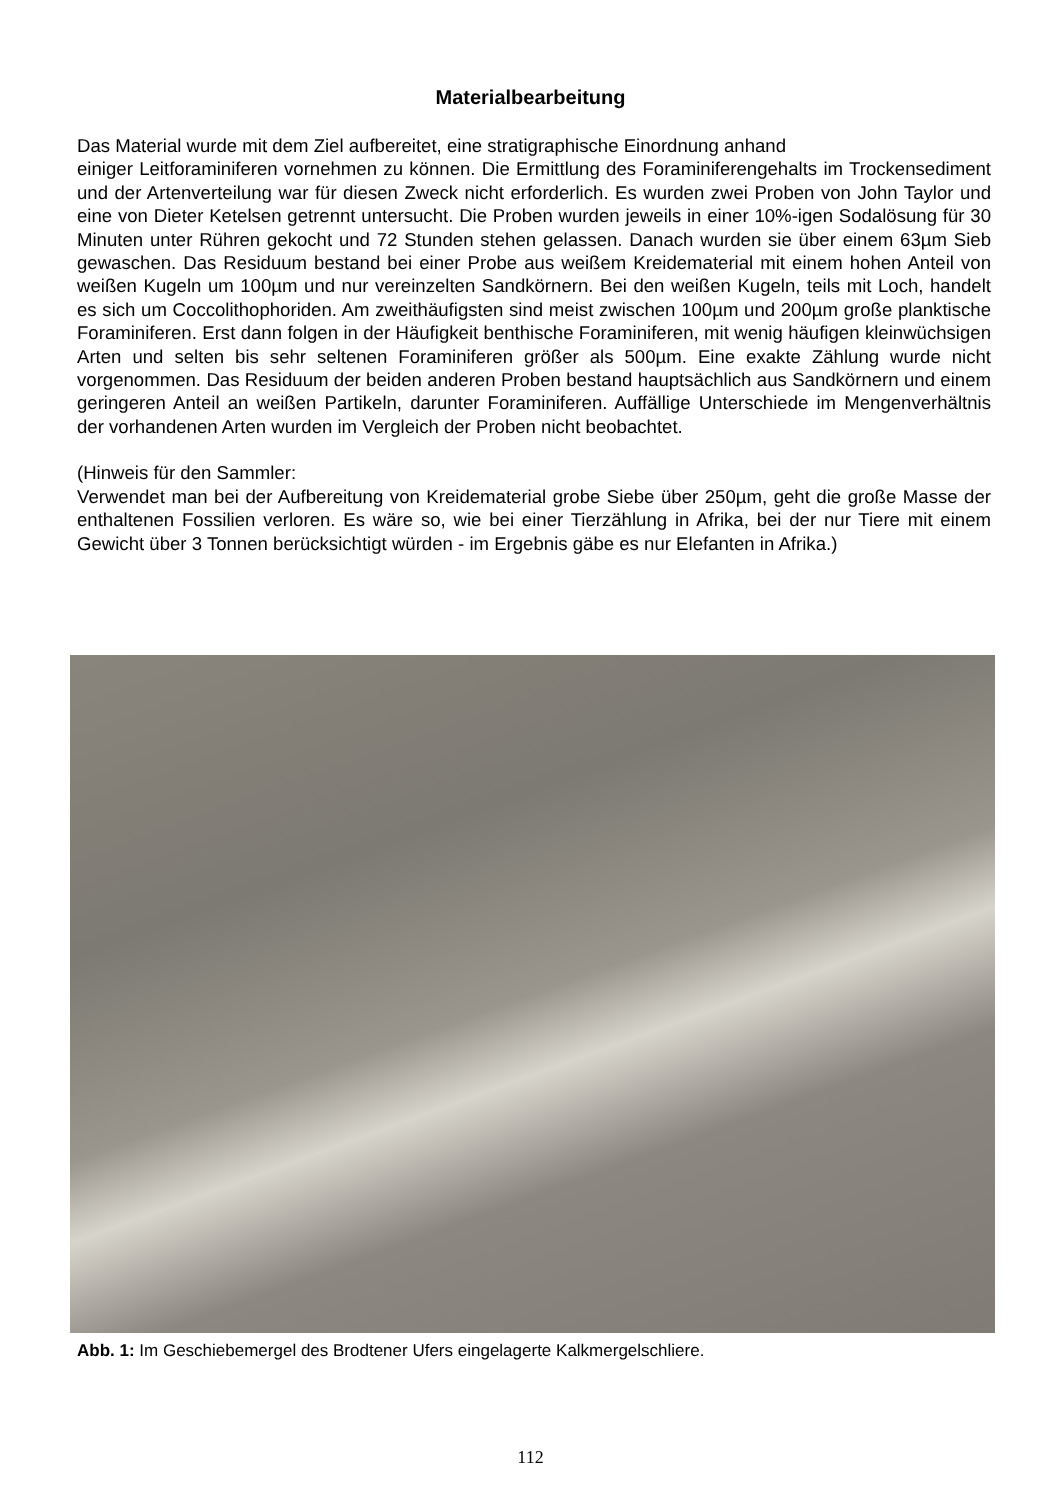Materialbearbeitung
Das Material wurde mit dem Ziel aufbereitet, eine stratigraphische Einordnung anhand
einiger Leitforaminiferen vornehmen zu können. Die Ermittlung des Foraminiferengehalts im Trockensediment und der Artenverteilung war für diesen Zweck nicht erforderlich. Es wurden zwei Proben von John Taylor und eine von Dieter Ketelsen getrennt untersucht. Die Proben wurden jeweils in einer 10%-igen Sodalösung für 30 Minuten unter Rühren gekocht und 72 Stunden stehen gelassen. Danach wurden sie über einem 63µm Sieb gewaschen. Das Residu­um bestand bei einer Probe aus weißem Kreidematerial mit einem hohen Anteil von weißen Ku­geln um 100µm und nur vereinzelten Sandkörnern. Bei den weißen Kugeln, teils mit Loch, han­delt es sich um Coccolithophoriden. Am zweithäufigsten sind meist zwischen 100µm und 200µm große planktische Foraminiferen. Erst dann folgen in der Häufigkeit benthische Foraminiferen, mit wenig häufigen kleinwüchsigen Arten und selten bis sehr seltenen Foraminiferen größer als 500µm. Eine exakte Zählung wurde nicht vorgenommen. Das Residu­um der beiden anderen Proben bestand hauptsächlich aus Sandkörnern und einem geringeren Anteil an weißen Partikeln, darunter Foraminiferen. Auffällige Unterschiede im Mengenverhält­nis der vorhandenen Arten wurden im Vergleich der Proben nicht beobachtet.
(Hinweis für den Sammler:
Verwendet man bei der Aufbereitung von Kreidematerial grobe Siebe über 250µm, geht die große Masse der enthaltenen Fossilien verloren. Es wäre so, wie bei einer Tierzählung in Afri­ka, bei der nur Tiere mit einem Gewicht über 3 Tonnen berücksichtigt würden - im Ergebnis gäbe es nur Elefanten in Afrika.)
Abb. 1: Im Geschiebemergel des Brodtener Ufers eingelagerte Kalkmergelschliere.
112